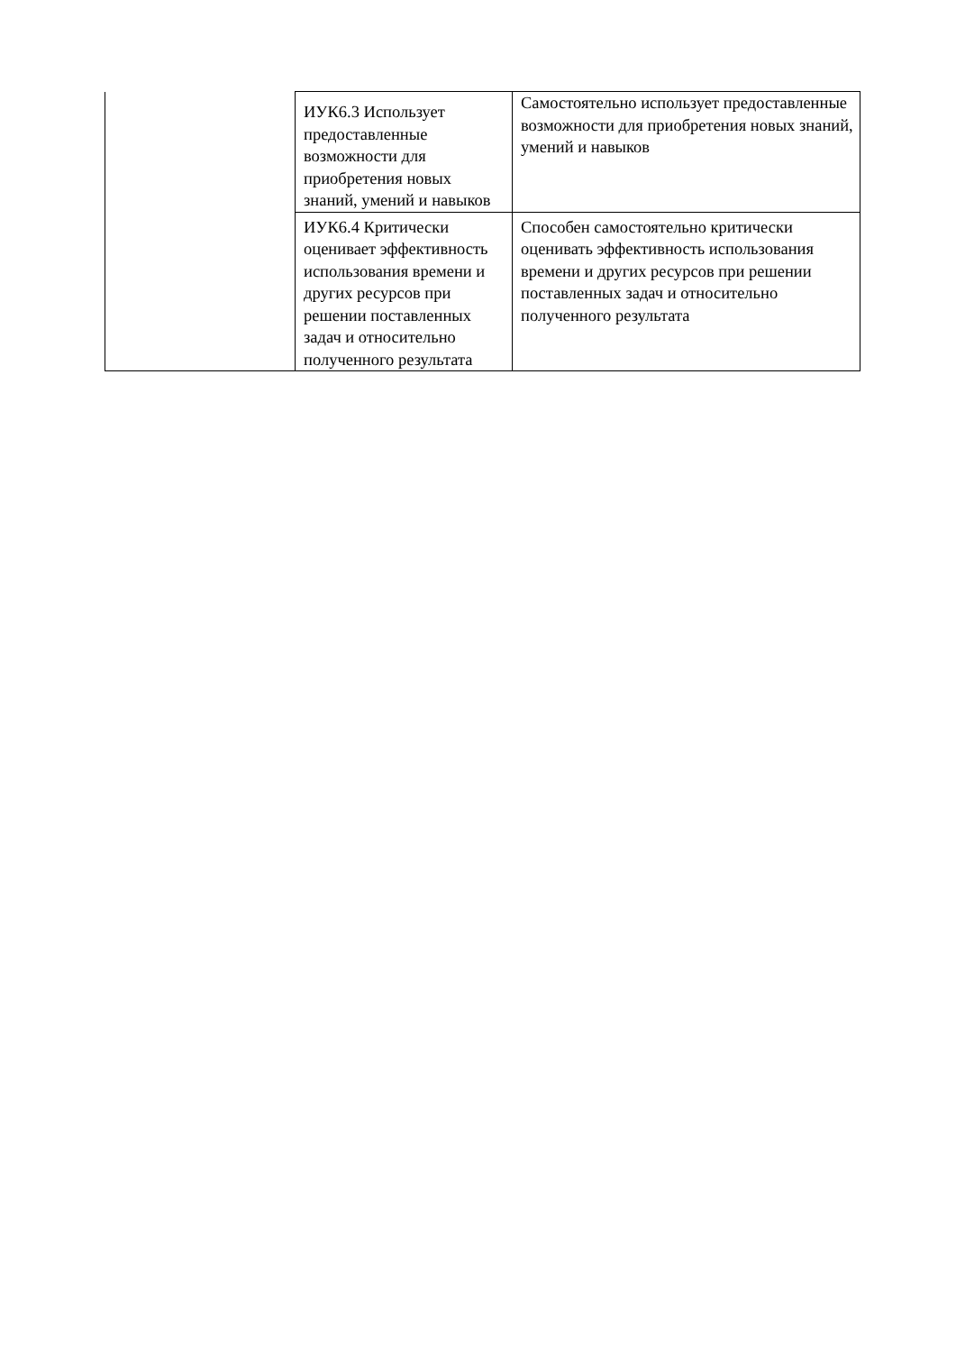| | ИУК6.3 Использует предоставленные возможности для приобретения новых знаний, умений и навыков | Самостоятельно использует предоставленные возможности для приобретения новых знаний, умений и навыков |
| | ИУК6.4 Критически оценивает эффективность использования времени и других ресурсов при решении поставленных задач и относительно полученного результата | Способен самостоятельно критически оценивать эффективность использования времени и других ресурсов при решении поставленных задач и относительно полученного результата |